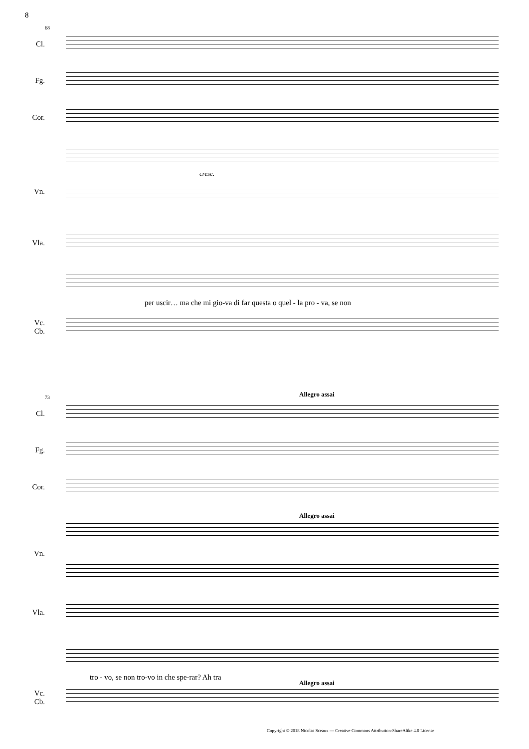8
68
Cl.
Fg.
Cor.
Vn.
Vla.
per uscir… ma che mi gio-va di far questa o quel - la pro - va, se non
Vc.
Cb.
cresc.
73 Allegro assai
Cl.
Fg.
Cor.
Allegro assai
Vn.
Vla.
tro - vo, se non tro-vo in che spe-rar? Ah tra
Allegro assai
Vc.
Cb.
Copyright © 2018 Nicolas Sceaux — Creative Commons Attribution-ShareAlike 4.0 License